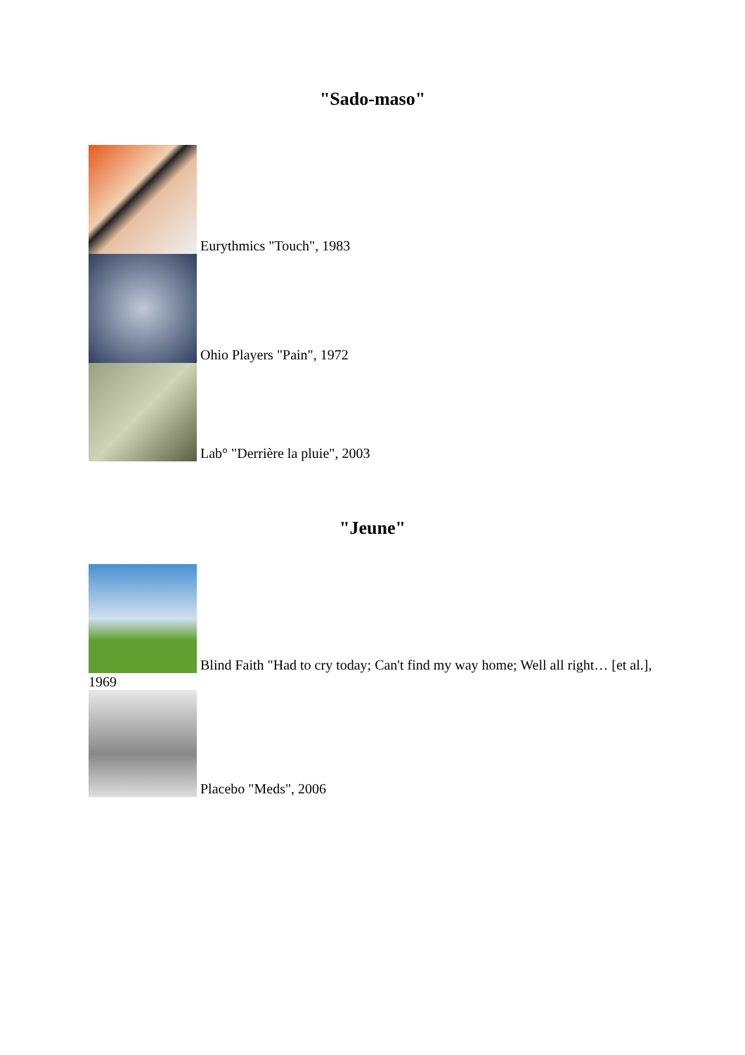"Sado-maso"
Eurythmics "Touch", 1983
Ohio Players "Pain", 1972
Lab° "Derrière la pluie", 2003
"Jeune"
Blind Faith "Had to cry today; Can't find my way home; Well all right… [et al.], 1969
Placebo "Meds", 2006